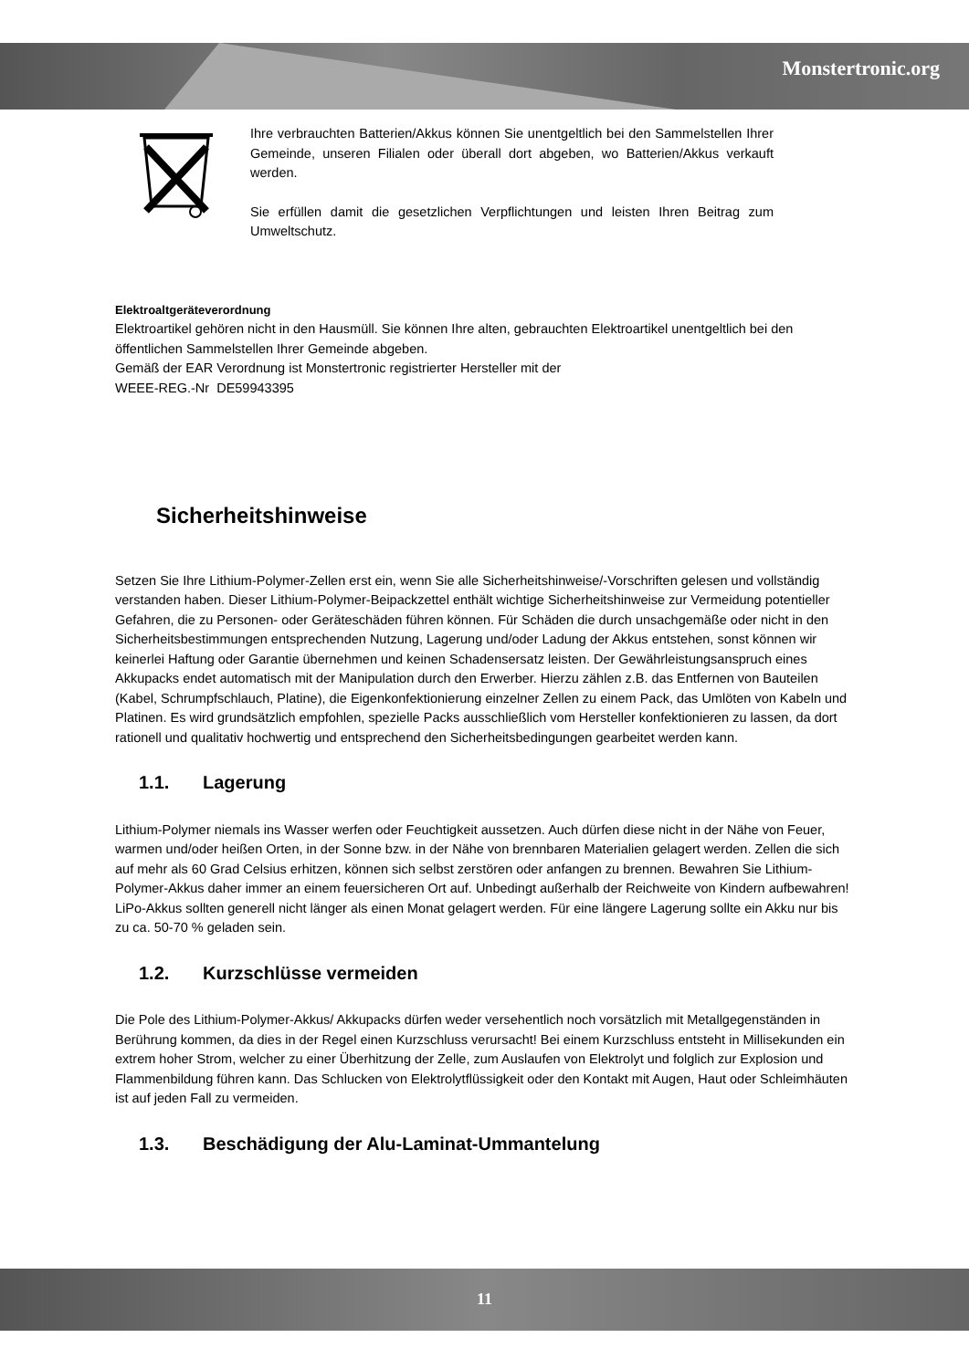Monstertronic.org
Ihre verbrauchten Batterien/Akkus können Sie unentgeltlich bei den Sammelstellen Ihrer Gemeinde, unseren Filialen oder überall dort abgeben, wo Batterien/Akkus verkauft werden.
Sie erfüllen damit die gesetzlichen Verpflichtungen und leisten Ihren Beitrag zum Umweltschutz.
Elektroaltgeräteverordnung
Elektroartikel gehören nicht in den Hausmüll. Sie können Ihre alten, gebrauchten Elektroartikel unentgeltlich bei den öffentlichen Sammelstellen Ihrer Gemeinde abgeben.
Gemäß der EAR Verordnung ist Monstertronic registrierter Hersteller mit der
WEEE-REG.-Nr DE59943395
Sicherheitshinweise
Setzen Sie Ihre Lithium-Polymer-Zellen erst ein, wenn Sie alle Sicherheitshinweise/-Vorschriften gelesen und vollständig verstanden haben. Dieser Lithium-Polymer-Beipackzettel enthält wichtige Sicherheitshinweise zur Vermeidung potentieller Gefahren, die zu Personen- oder Geräteschäden führen können. Für Schäden die durch unsachgemäße oder nicht in den Sicherheitsbestimmungen entsprechenden Nutzung, Lagerung und/oder Ladung der Akkus entstehen, sonst können wir keinerlei Haftung oder Garantie übernehmen und keinen Schadensersatz leisten. Der Gewährleistungsanspruch eines Akkupacks endet automatisch mit der Manipulation durch den Erwerber. Hierzu zählen z.B. das Entfernen von Bauteilen (Kabel, Schrumpfschlauch, Platine), die Eigenkonfektionierung einzelner Zellen zu einem Pack, das Umlöten von Kabeln und Platinen. Es wird grundsätzlich empfohlen, spezielle Packs ausschließlich vom Hersteller konfektionieren zu lassen, da dort rationell und qualitativ hochwertig und entsprechend den Sicherheitsbedingungen gearbeitet werden kann.
1.1. Lagerung
Lithium-Polymer niemals ins Wasser werfen oder Feuchtigkeit aussetzen. Auch dürfen diese nicht in der Nähe von Feuer, warmen und/oder heißen Orten, in der Sonne bzw. in der Nähe von brennbaren Materialien gelagert werden. Zellen die sich auf mehr als 60 Grad Celsius erhitzen, können sich selbst zerstören oder anfangen zu brennen. Bewahren Sie Lithium-Polymer-Akkus daher immer an einem feuersicheren Ort auf. Unbedingt außerhalb der Reichweite von Kindern aufbewahren!
LiPo-Akkus sollten generell nicht länger als einen Monat gelagert werden. Für eine längere Lagerung sollte ein Akku nur bis zu ca. 50-70 % geladen sein.
1.2. Kurzschlüsse vermeiden
Die Pole des Lithium-Polymer-Akkus/ Akkupacks dürfen weder versehentlich noch vorsätzlich mit Metallgegenständen in Berührung kommen, da dies in der Regel einen Kurzschluss verursacht! Bei einem Kurzschluss entsteht in Millisekunden ein extrem hoher Strom, welcher zu einer Überhitzung der Zelle, zum Auslaufen von Elektrolyt und folglich zur Explosion und Flammenbildung führen kann. Das Schlucken von Elektrolytflüssigkeit oder den Kontakt mit Augen, Haut oder Schleimhäuten ist auf jeden Fall zu vermeiden.
1.3. Beschädigung der Alu-Laminat-Ummantelung
11